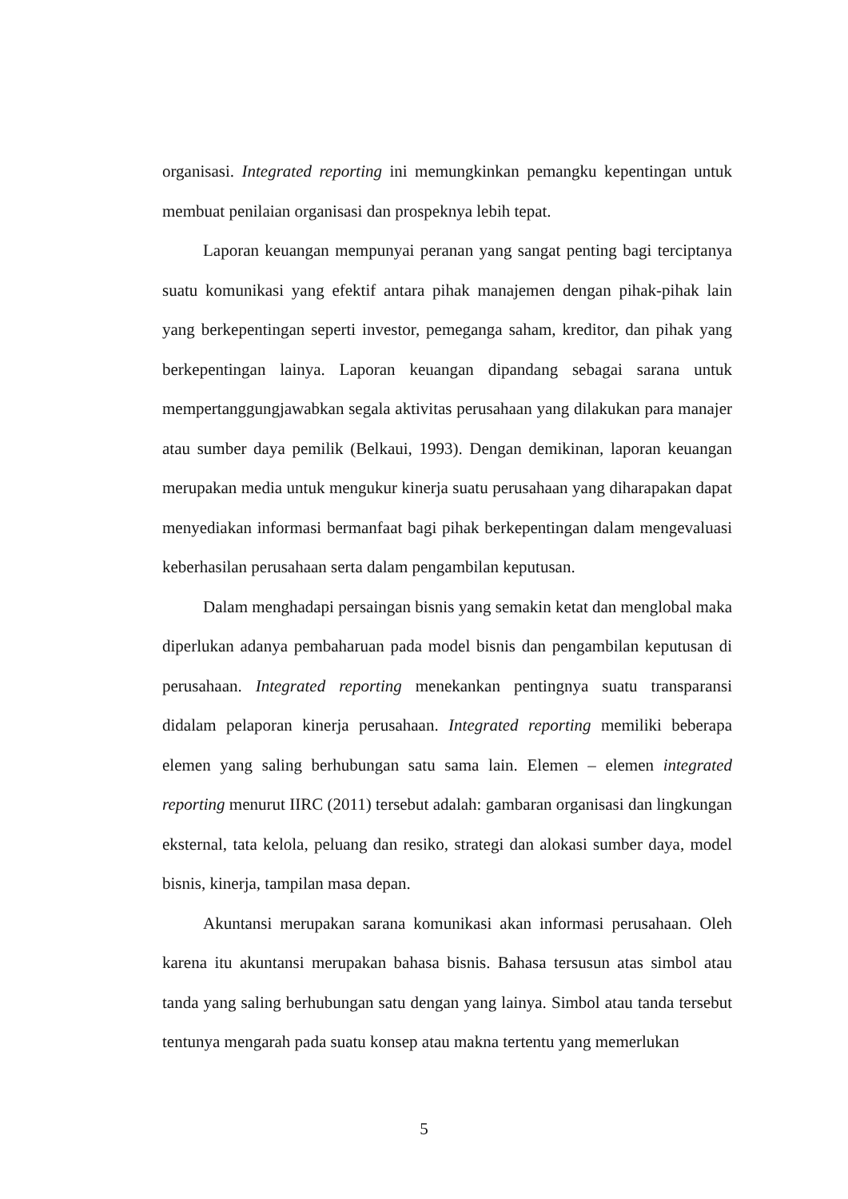organisasi. Integrated reporting ini memungkinkan pemangku kepentingan untuk membuat penilaian organisasi dan prospeknya lebih tepat.
Laporan keuangan mempunyai peranan yang sangat penting bagi terciptanya suatu komunikasi yang efektif antara pihak manajemen dengan pihak-pihak lain yang berkepentingan seperti investor, pemeganga saham, kreditor, dan pihak yang berkepentingan lainya. Laporan keuangan dipandang sebagai sarana untuk mempertanggungjawabkan segala aktivitas perusahaan yang dilakukan para manajer atau sumber daya pemilik (Belkaui, 1993). Dengan demikinan, laporan keuangan merupakan media untuk mengukur kinerja suatu perusahaan yang diharapakan dapat menyediakan informasi bermanfaat bagi pihak berkepentingan dalam mengevaluasi keberhasilan perusahaan serta dalam pengambilan keputusan.
Dalam menghadapi persaingan bisnis yang semakin ketat dan menglobal maka diperlukan adanya pembaharuan pada model bisnis dan pengambilan keputusan di perusahaan. Integrated reporting menekankan pentingnya suatu transparansi didalam pelaporan kinerja perusahaan. Integrated reporting memiliki beberapa elemen yang saling berhubungan satu sama lain. Elemen – elemen integrated reporting menurut IIRC (2011) tersebut adalah: gambaran organisasi dan lingkungan eksternal, tata kelola, peluang dan resiko, strategi dan alokasi sumber daya, model bisnis, kinerja, tampilan masa depan.
Akuntansi merupakan sarana komunikasi akan informasi perusahaan. Oleh karena itu akuntansi merupakan bahasa bisnis. Bahasa tersusun atas simbol atau tanda yang saling berhubungan satu dengan yang lainya. Simbol atau tanda tersebut tentunya mengarah pada suatu konsep atau makna tertentu yang memerlukan
5